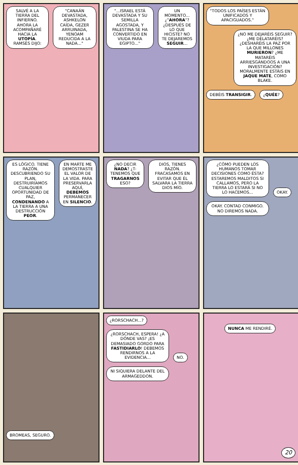SALVÉ A LA TIERRA DEL INFIERNO. AHORA LA ACOMPAÑARÉ HACIA LA UTOPÍA. RAMSÉS DIJO:
"CANAÁN DEVASTADA, ASHKELON CAÍDA, GEZER ARRUINADA, YENOAM REDUCIDA A LA NADA..."
"...ISRAEL ESTÁ DEVASTADA Y SU SEMILLA AGOSTADA, Y PALESTINA SE HA CONVERTIDO EN VIUDA PARA EGIPTO..."
UN MOMENTO...¿"AHORA"? ¿DESPUÉS DE LO QUE HICISTE? NO TE DEJAREMOS SEGUIR...
"TODOS LOS PAÍSES ESTÁN UNIFICADOS Y APACIGUADOS."
¿NO ME DEJARÉIS SEGUIR?
¿ME DELATARÉIS? ¿DESHARÉIS LA PAZ POR LA QUE MILLONES MURIERON? ¿ME MATARÉIS ARRIESGÁNDOOS A UNA INVESTIGACIÓN? MORALMENTE ESTÁIS EN JAQUE MATE, COMO BLAKE.
DEBÉIS TRANSIGIR. ¿QUÉE?
ES LÓGICO. TIENE RAZÓN. DESCUBRIENDO SU PLAN, DESTRUIRÍAMOS CUALQUIER OPORTUNIDAD DE PAZ, CONDENANDO A LA TIERRA A UNA DESTRUCCIÓN PEOR.
EN MARTE ME DEMOSTRASTE EL VALOR DE LA VIDA. PARA PRESERVARLA AQUÍ, DEBEMOS PERMANECER EN SILENCIO.
¿NO DECIR NADA? ¿T-TENEMOS QUE TRAGARNOS ESO?
DIOS, TIENES RAZÓN. FRACASAMOS EN EVITAR QUE ÉL SALVARA LA TIERRA
DIOS MÍO.
¿CÓMO PUEDEN LOS HUMANOS TOMAR DECISIONES COMO ÉSTA? ESTAREMOS MALDITOS SI CALLAMOS, PERO LA TIERRA LO ESTARÁ SI NO LO HACEMOS...
OKAY.
OKAY. CONTAD CONMIGO. NO DIREMOS NADA.
BROMEAS, SEGURO.
¿RORSCHACH...?
¿RORSCHACH, ESPERA! ¿A DÓNDE VAS? ¡ES DEMASIADO GORDO PARA FASTIDIARLO! DEBEMOS RENDIRNOS A LA EVIDENCIA...
NO.
NI SIQUIERA DELANTE DEL ARMAGEDDON.
NUNCA ME RENDIRÉ.
20